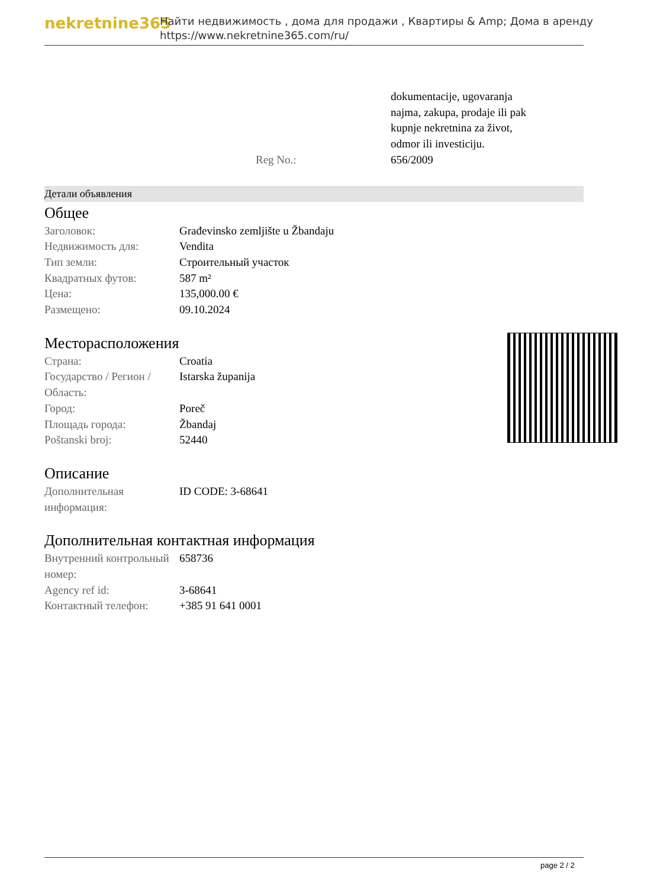nekretnine365
Найти недвижимость , дома для продажи , Квартиры & Amp; Дома в аренду
https://www.nekretnine365.com/ru/
| | | dokumentacije, ugovaranja najma, zakupa, prodaje ili pak kupnje nekretnina za život, odmor ili investiciju. |
| | Reg No.: | 656/2009 |
Детали объявления
Общее
| Заголовок: | Građevinsko zemljište u Žbandaju |
| Недвижимость для: | Vendita |
| Тип земли: | Строительный участок |
| Квадратных футов: | 587 m² |
| Цена: | 135,000.00 € |
| Размещено: | 09.10.2024 |
Месторасположения
| Страна: | Croatia |
| Государство / Регион / Область: | Istarska županija |
| Город: | Poreč |
| Площадь города: | Žbandaj |
| Poštanski broj: | 52440 |
Описание
| Дополнительная информация: | ID CODE: 3-68641 |
Дополнительная контактная информация
| Внутренний контрольный номер: | 658736 |
| Agency ref id: | 3-68641 |
| Контактный телефон: | +385 91 641 0001 |
page 2 / 2